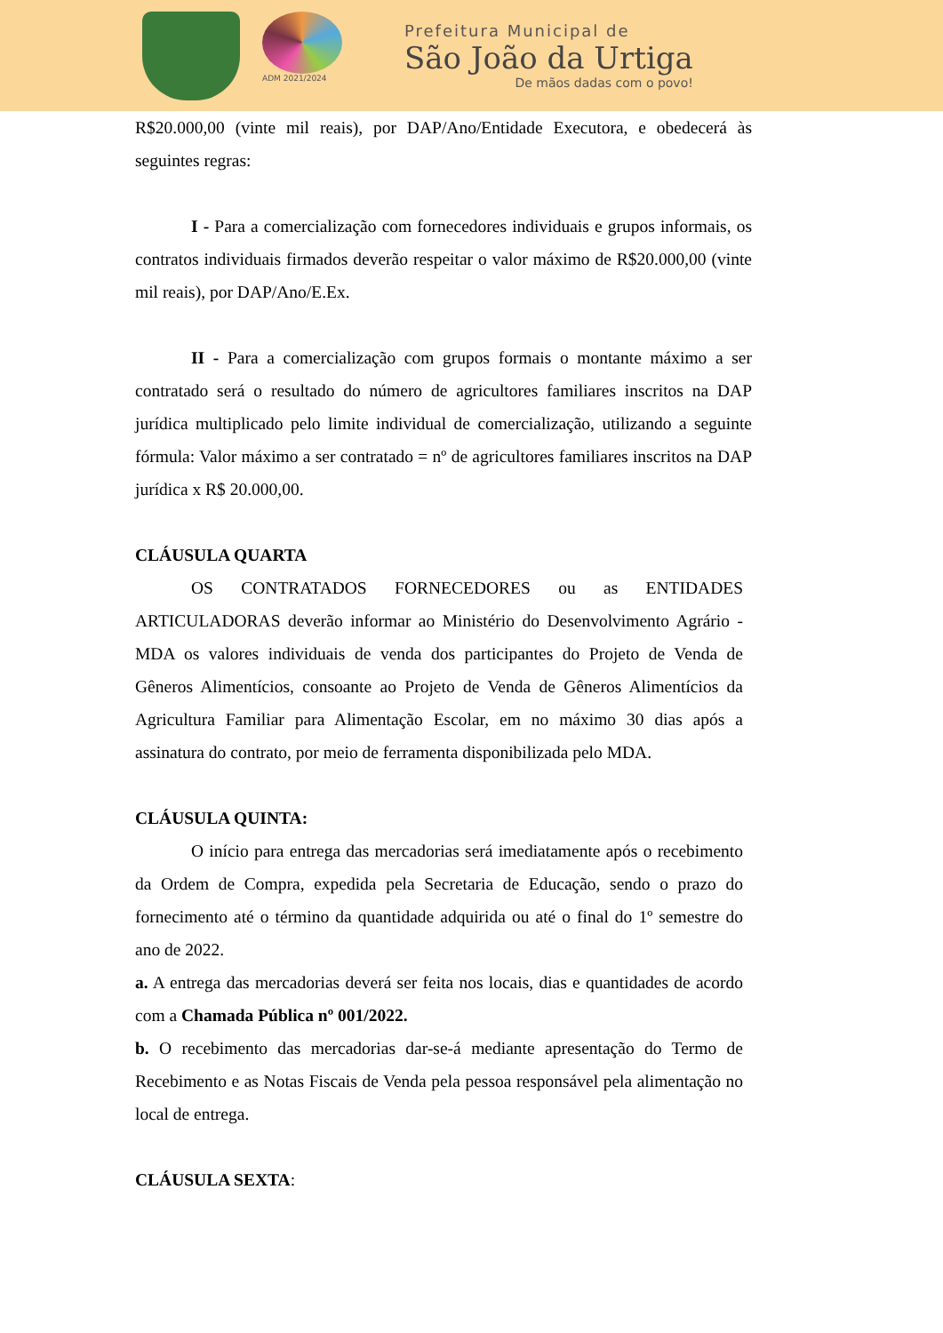ADM 2021/2024
Prefeitura Municipal de
São João da Urtiga
De mãos dadas com o povo!
R$20.000,00 (vinte mil reais), por DAP/Ano/Entidade Executora, e obedecerá às seguintes regras:
I - Para a comercialização com fornecedores individuais e grupos informais, os contratos individuais firmados deverão respeitar o valor máximo de R$20.000,00 (vinte mil reais), por DAP/Ano/E.Ex.
II - Para a comercialização com grupos formais o montante máximo a ser contratado será o resultado do número de agricultores familiares inscritos na DAP jurídica multiplicado pelo limite individual de comercialização, utilizando a seguinte fórmula: Valor máximo a ser contratado = nº de agricultores familiares inscritos na DAP jurídica x R$ 20.000,00.
CLÁUSULA QUARTA
OS CONTRATADOS FORNECEDORES ou as ENTIDADES ARTICULADORAS deverão informar ao Ministério do Desenvolvimento Agrário - MDA os valores individuais de venda dos participantes do Projeto de Venda de Gêneros Alimentícios, consoante ao Projeto de Venda de Gêneros Alimentícios da Agricultura Familiar para Alimentação Escolar, em no máximo 30 dias após a assinatura do contrato, por meio de ferramenta disponibilizada pelo MDA.
CLÁUSULA QUINTA:
O início para entrega das mercadorias será imediatamente após o recebimento da Ordem de Compra, expedida pela Secretaria de Educação, sendo o prazo do fornecimento até o término da quantidade adquirida ou até o final do 1º semestre do ano de 2022.
a. A entrega das mercadorias deverá ser feita nos locais, dias e quantidades de acordo com a Chamada Pública nº 001/2022.
b. O recebimento das mercadorias dar-se-á mediante apresentação do Termo de Recebimento e as Notas Fiscais de Venda pela pessoa responsável pela alimentação no local de entrega.
CLÁUSULA SEXTA: